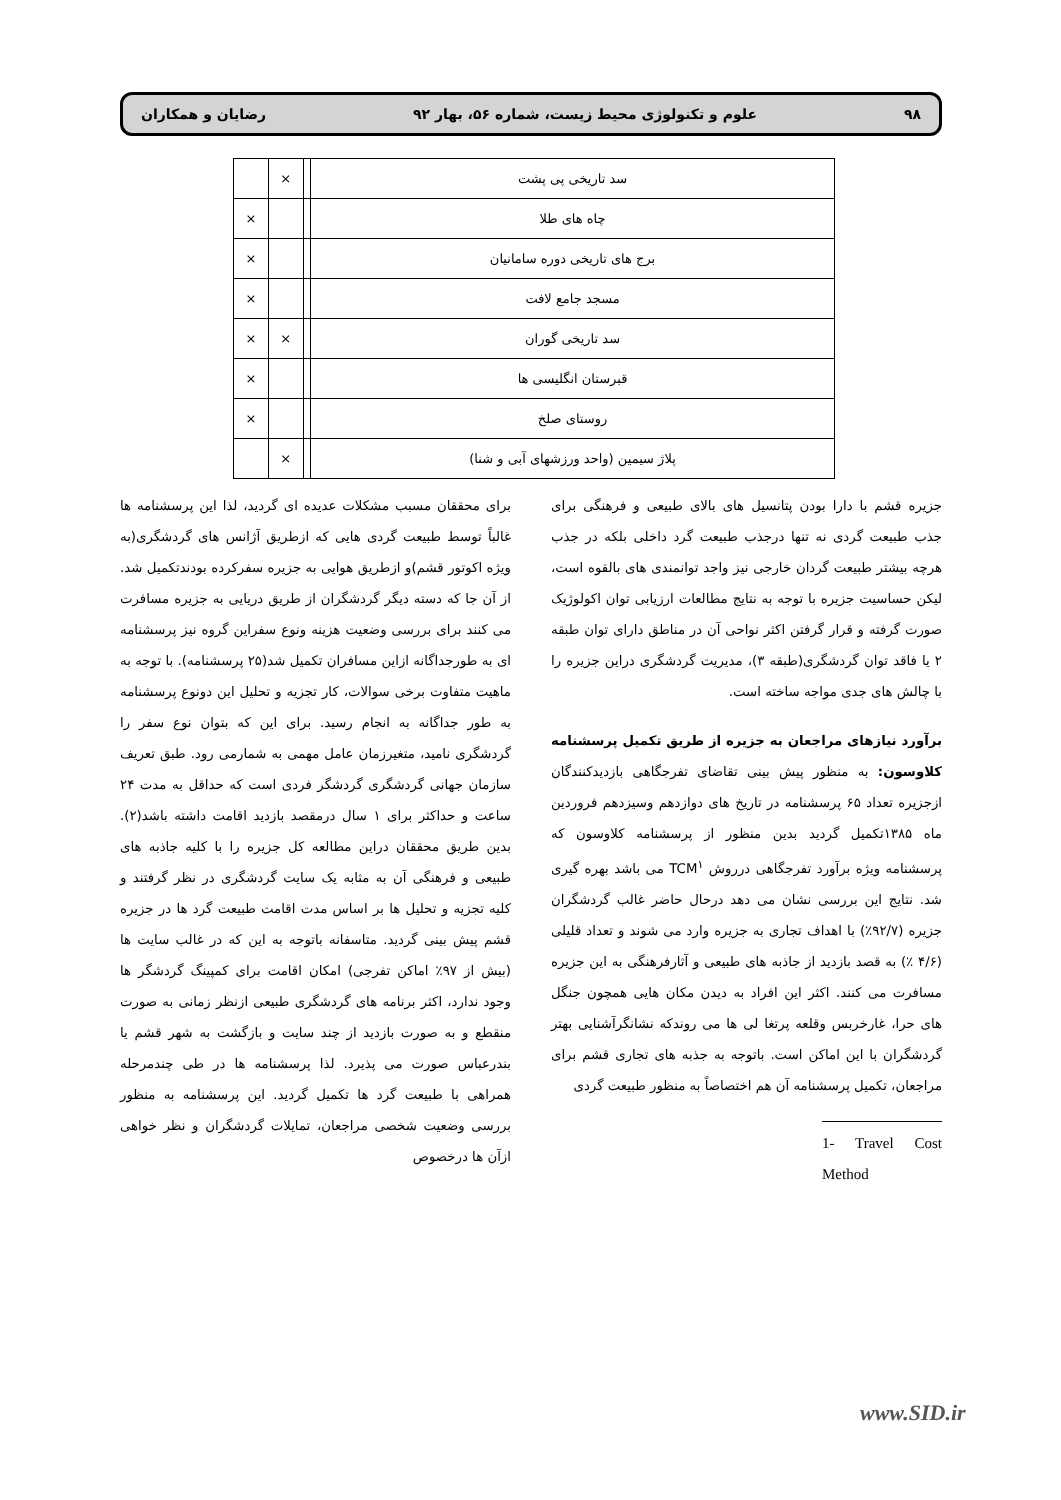۹۸ علوم و تکنولوژی محیط زیست، شماره ۵۶، بهار ۹۲ رضایان و همکاران
| سد تاریخی پی پشت | | × | |
| چاه های طلا | | | × |
| برج های تاریخی دوره سامانیان | | | × |
| مسجد جامع لافت | | | × |
| سد تاریخی گوران | | × | × |
| قبرستان انگلیسی ها | | | × |
| روستای صلخ | | | × |
| پلاژ سیمین (واحد ورزشهای آبی و شنا) | | × | |
جزیره قشم با دارا بودن پتانسیل های بالای طبیعی و فرهنگی برای جذب طبیعت گردی نه تنها درجذب طبیعت گرد داخلی بلکه در جذب هرچه بیشتر طبیعت گردان خارجی نیز واجد توانمندی های بالقوه است، لیکن حساسیت جزیره با توجه به نتایج مطالعات ارزیابی توان اکولوژیک صورت گرفته و قرار گرفتن اکثر نواحی آن در مناطق دارای توان طبقه ۲ یا فاقد توان گردشگری(طبقه ۳)، مدیریت گردشگری دراین جزیره را با چالش های جدی مواجه ساخته است.
برآورد نیازهای مراجعان به جزیره از طریق تکمیل پرسشنامه کلاوسون: به منظور پیش بینی تقاضای تفرجگاهی بازدیدکنندگان ازجزیره تعداد ۶۵ پرسشنامه در تاریخ های دوازدهم وسیزدهم فروردین ماه ۱۳۸۵تکمیل گردید بدین منظور از پرسشنامه کلاوسون که پرسشنامه ویژه برآورد تفرجگاهی درروش TCM<sup>۱</sup> می باشد بهره گیری شد. نتایج این بررسی نشان می دهد درحال حاضر غالب گردشگران جزیره (۹۲/۷٪) با اهداف تجاری به جزیره وارد می شوند و تعداد قلیلی (۴/۶ ٪) به قصد بازدید از جاذبه های طبیعی و آثارفرهنگی به این جزیره مسافرت می کنند. اکثر این افراد به دیدن مکان هایی همچون جنگل های حرا، غارخربس وقلعه پرتغا لی ها می روندکه نشانگرآشنایی بهتر گردشگران با این اماکن است. باتوجه به جذبه های تجاری قشم برای مراجعان، تکمیل پرسشنامه آن هم اختصاصاً به منظور طبیعت گردی
1- Travel Cost Method
برای محققان مسبب مشکلات عدیده ای گردید، لذا این پرسشنامه ها غالباً توسط طبیعت گردی هایی که ازطریق آژانس های گردشگری(به ویژه اکوتور قشم)و ازطریق هوایی به جزیره سفرکرده بودندتکمیل شد. از آن جا که دسته دیگر گردشگران از طریق دریایی به جزیره مسافرت می کنند برای بررسی وضعیت هزینه ونوع سفراین گروه نیز پرسشنامه ای به طورجداگانه ازاین مسافران تکمیل شد(۲۵ پرسشنامه). با توجه به ماهیت متفاوت برخی سوالات، کار تجزیه و تحلیل این دونوع پرسشنامه به طور جداگانه به انجام رسید. برای این که بتوان نوع سفر را گردشگری نامید، متغیرزمان عامل مهمی به شمارمی رود. طبق تعریف سازمان جهانی گردشگری گردشگر فردی است که حداقل به مدت ۲۴ ساعت و حداکثر برای ۱ سال درمقصد بازدید اقامت داشته باشد(۲). بدین طریق محققان دراین مطالعه کل جزیره را با کلیه جاذبه های طبیعی و فرهنگی آن به مثابه یک سایت گردشگری در نظر گرفتند و کلیه تجزیه و تحلیل ها بر اساس مدت اقامت طبیعت گرد ها در جزیره قشم پیش بینی گردید. متاسفانه باتوجه به این که در غالب سایت ها (بیش از ۹۷٪ اماکن تفرجی) امکان اقامت برای کمپینگ گردشگر ها وجود ندارد، اکثر برنامه های گردشگری طبیعی ازنظر زمانی به صورت منقطع و به صورت بازدید از چند سایت و بازگشت به شهر قشم یا بندرعباس صورت می پذیرد. لذا پرسشنامه ها در طی چندمرحله همراهی با طبیعت گرد ها تکمیل گردید. این پرسشنامه به منظور بررسی وضعیت شخصی مراجعان، تمایلات گردشگران و نظر خواهی ازآن ها درخصوص
www.SID.ir